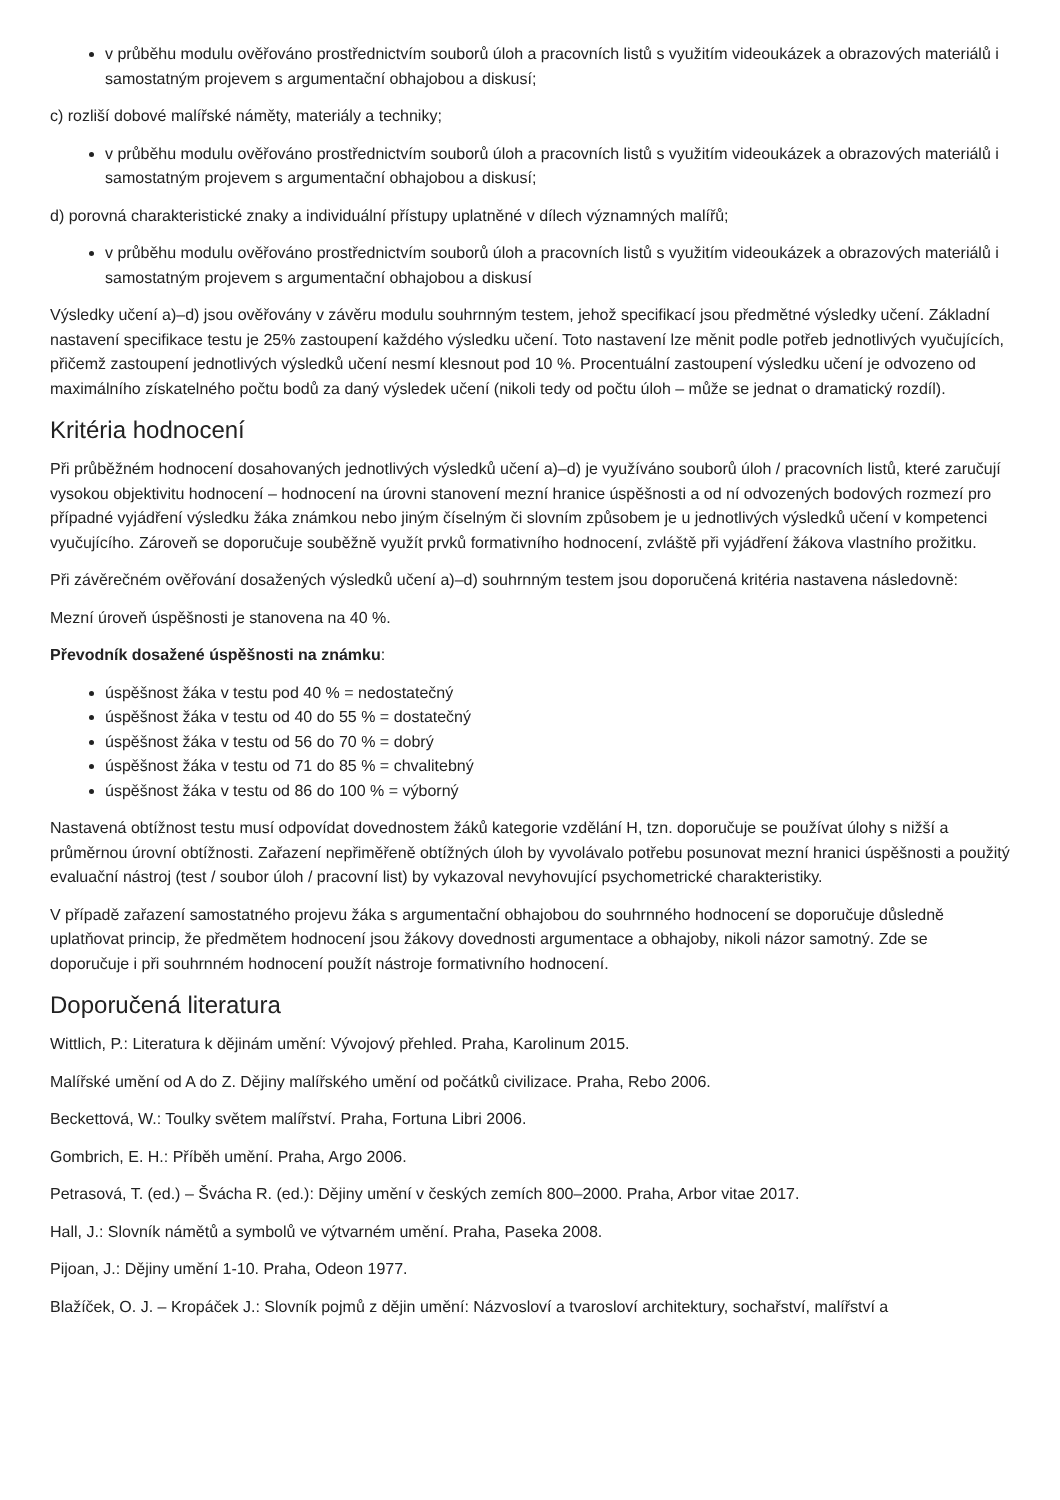v průběhu modulu ověřováno prostřednictvím souborů úloh a pracovních listů s využitím videoukázek a obrazových materiálů i samostatným projevem s argumentační obhajobou a diskusí;
c) rozliší dobové malířské náměty, materiály a techniky;
v průběhu modulu ověřováno prostřednictvím souborů úloh a pracovních listů s využitím videoukázek a obrazových materiálů i samostatným projevem s argumentační obhajobou a diskusí;
d) porovná charakteristické znaky a individuální přístupy uplatněné v dílech významných malířů;
v průběhu modulu ověřováno prostřednictvím souborů úloh a pracovních listů s využitím videoukázek a obrazových materiálů i samostatným projevem s argumentační obhajobou a diskusí
Výsledky učení a)–d) jsou ověřovány v závěru modulu souhrnným testem, jehož specifikací jsou předmětné výsledky učení. Základní nastavení specifikace testu je 25% zastoupení každého výsledku učení. Toto nastavení lze měnit podle potřeb jednotlivých vyučujících, přičemž zastoupení jednotlivých výsledků učení nesmí klesnout pod 10 %. Procentuální zastoupení výsledku učení je odvozeno od maximálního získatelného počtu bodů za daný výsledek učení (nikoli tedy od počtu úloh – může se jednat o dramatický rozdíl).
Kritéria hodnocení
Při průběžném hodnocení dosahovaných jednotlivých výsledků učení a)–d) je využíváno souborů úloh / pracovních listů, které zaručují vysokou objektivitu hodnocení – hodnocení na úrovni stanovení mezní hranice úspěšnosti a od ní odvozených bodových rozmezí pro případné vyjádření výsledku žáka známkou nebo jiným číselným či slovním způsobem je u jednotlivých výsledků učení v kompetenci vyučujícího. Zároveň se doporučuje souběžně využít prvků formativního hodnocení, zvláště při vyjádření žákova vlastního prožitku.
Při závěrečném ověřování dosažených výsledků učení a)–d) souhrnným testem jsou doporučená kritéria nastavena následovně:
Mezní úroveň úspěšnosti je stanovena na 40 %.
Převodník dosažené úspěšnosti na známku:
úspěšnost žáka v testu pod 40 % = nedostatečný
úspěšnost žáka v testu od 40 do 55 % = dostatečný
úspěšnost žáka v testu od 56 do 70 % = dobrý
úspěšnost žáka v testu od 71 do 85 % = chvalitebný
úspěšnost žáka v testu od 86 do 100 % = výborný
Nastavená obtížnost testu musí odpovídat dovednostem žáků kategorie vzdělání H, tzn. doporučuje se používat úlohy s nižší a průměrnou úrovní obtížnosti. Zařazení nepřiměřeně obtížných úloh by vyvolávalo potřebu posunovat mezní hranici úspěšnosti a použitý evaluační nástroj (test / soubor úloh / pracovní list) by vykazoval nevyhovující psychometrické charakteristiky.
V případě zařazení samostatného projevu žáka s argumentační obhajobou do souhrnného hodnocení se doporučuje důsledně uplatňovat princip, že předmětem hodnocení jsou žákovy dovednosti argumentace a obhajoby, nikoli názor samotný. Zde se doporučuje i při souhrnném hodnocení použít nástroje formativního hodnocení.
Doporučená literatura
Wittlich, P.: Literatura k dějinám umění: Vývojový přehled. Praha, Karolinum 2015.
Malířské umění od A do Z. Dějiny malířského umění od počátků civilizace. Praha, Rebo 2006.
Beckettová, W.: Toulky světem malířství. Praha, Fortuna Libri 2006.
Gombrich, E. H.: Příběh umění. Praha, Argo 2006.
Petrasová, T. (ed.) – Švácha R. (ed.): Dějiny umění v českých zemích 800–2000. Praha, Arbor vitae 2017.
Hall, J.: Slovník námětů a symbolů ve výtvarném umění. Praha, Paseka 2008.
Pijoan, J.: Dějiny umění 1-10. Praha, Odeon 1977.
Blažíček, O. J. – Kropáček J.: Slovník pojmů z dějin umění: Názvosloví a tvarosloví architektury, sochařství, malířství a